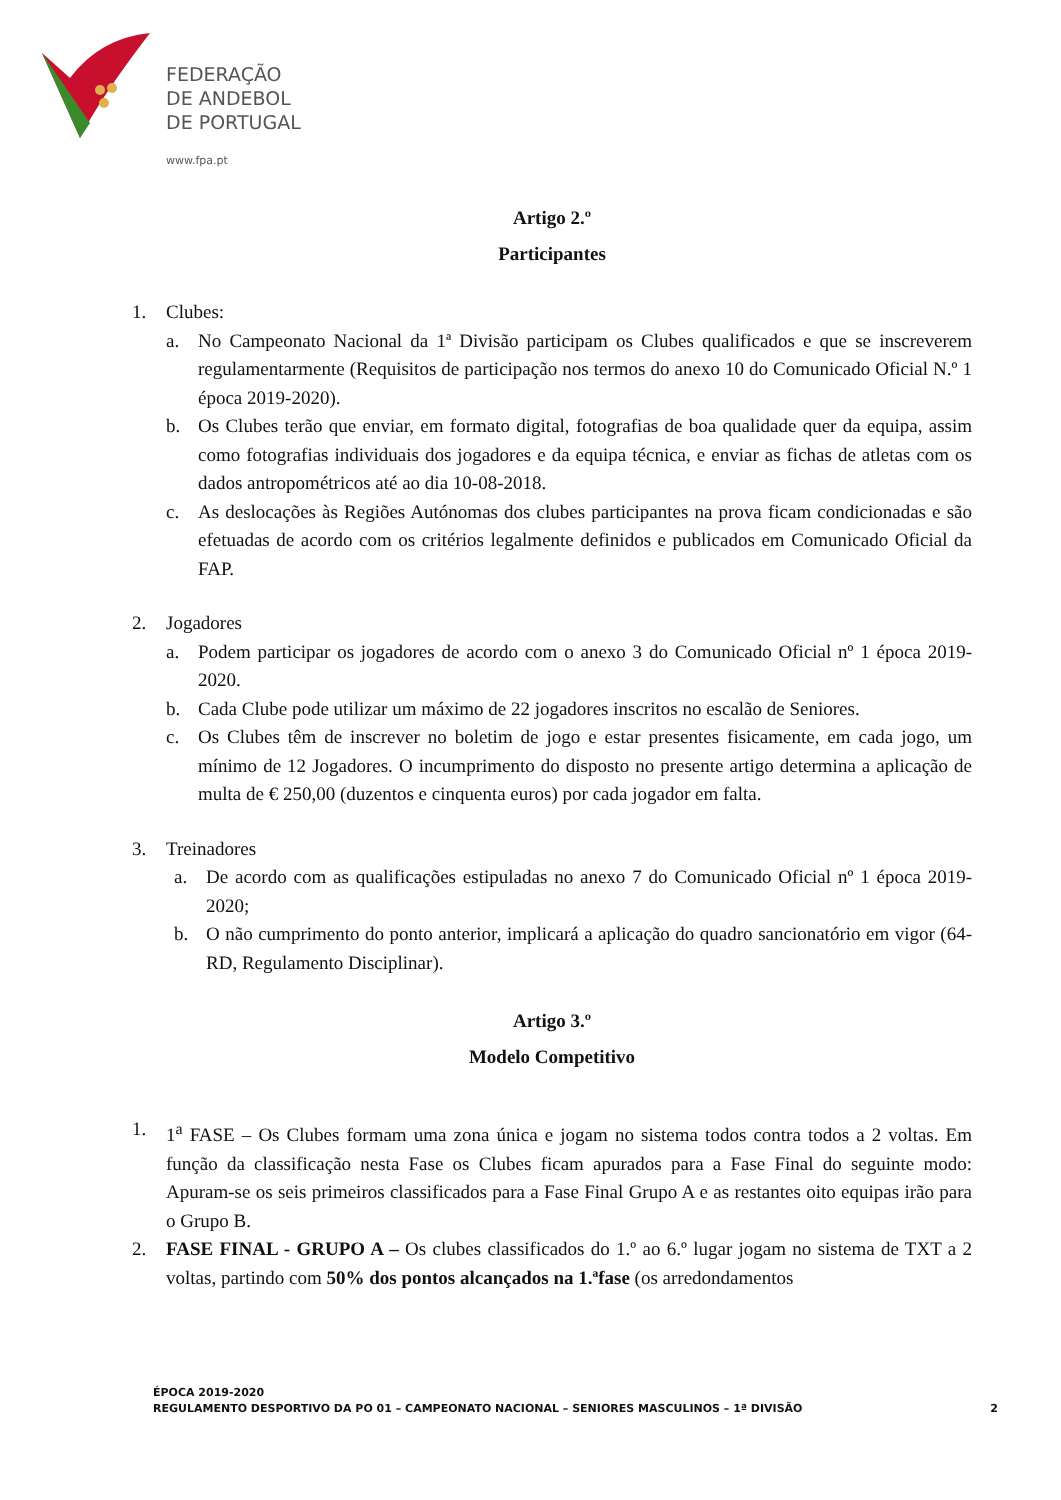FEDERAÇÃO
DE ANDEBOL
DE PORTUGAL
www.fpa.pt
Artigo 2.º
Participantes
1. Clubes:
a. No Campeonato Nacional da 1ª Divisão participam os Clubes qualificados e que se inscreverem regulamentarmente (Requisitos de participação nos termos do anexo 10 do Comunicado Oficial N.º 1 época 2019-2020).
b. Os Clubes terão que enviar, em formato digital, fotografias de boa qualidade quer da equipa, assim como fotografias individuais dos jogadores e da equipa técnica, e enviar as fichas de atletas com os dados antropométricos até ao dia 10-08-2018.
c. As deslocações às Regiões Autónomas dos clubes participantes na prova ficam condicionadas e são efetuadas de acordo com os critérios legalmente definidos e publicados em Comunicado Oficial da FAP.
2. Jogadores
a. Podem participar os jogadores de acordo com o anexo 3 do Comunicado Oficial nº 1 época 2019-2020.
b. Cada Clube pode utilizar um máximo de 22 jogadores inscritos no escalão de Seniores.
c. Os Clubes têm de inscrever no boletim de jogo e estar presentes fisicamente, em cada jogo, um mínimo de 12 Jogadores. O incumprimento do disposto no presente artigo determina a aplicação de multa de € 250,00 (duzentos e cinquenta euros) por cada jogador em falta.
3. Treinadores
a. De acordo com as qualificações estipuladas no anexo 7 do Comunicado Oficial nº 1 época 2019-2020;
b. O não cumprimento do ponto anterior, implicará a aplicação do quadro sancionatório em vigor (64-RD, Regulamento Disciplinar).
Artigo 3.º
Modelo Competitivo
1. 1<sup>a</sup> FASE – Os Clubes formam uma zona única e jogam no sistema todos contra todos a 2 voltas. Em função da classificação nesta Fase os Clubes ficam apurados para a Fase Final do seguinte modo: Apuram-se os seis primeiros classificados para a Fase Final Grupo A e as restantes oito equipas irão para o Grupo B.
2. FASE FINAL - GRUPO A – Os clubes classificados do 1.º ao 6.º lugar jogam no sistema de TXT a 2 voltas, partindo com 50% dos pontos alcançados na 1.ªfase (os arredondamentos
ÉPOCA 2019-2020
REGULAMENTO DESPORTIVO DA PO 01 – CAMPEONATO NACIONAL – SENIORES MASCULINOS – 1ª DIVISÃO 2